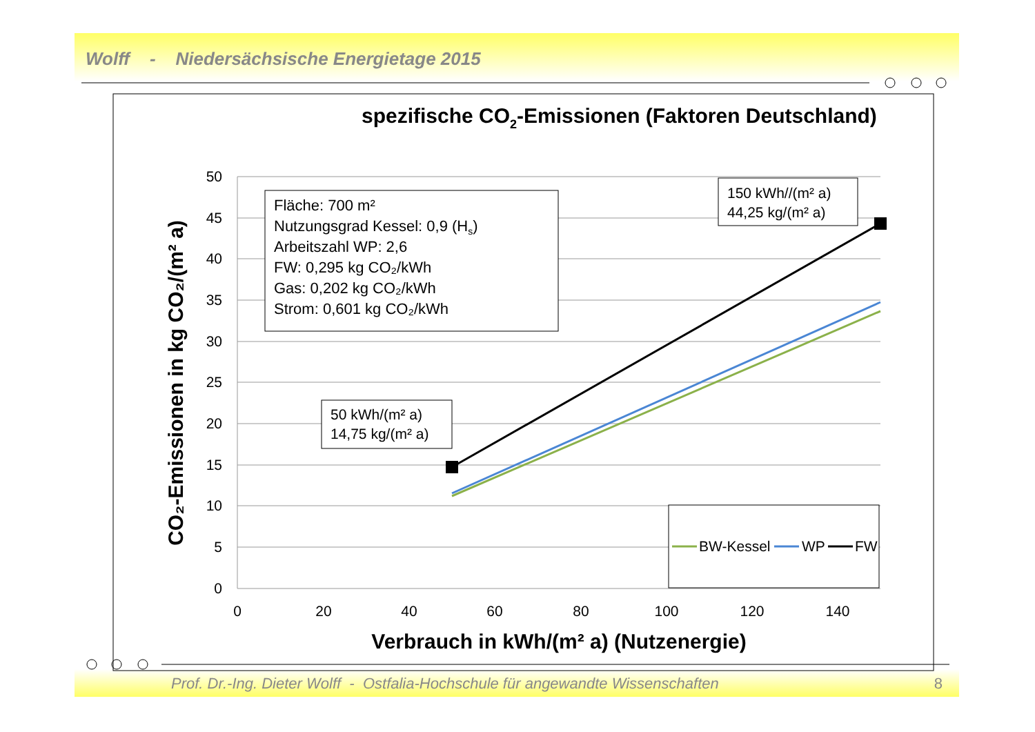Wolff - Niedersächsische Energietage 2015
Prof. Dr.-Ing. Dieter Wolff - Ostfalia-Hochschule für angewandte Wissenschaften
8
spezifische CO2-Emissionen (Faktoren Deutschland)
50
45
40
35
30
25
20
15
10
5
0
0
20
40
60
80
100
120
140
Verbrauch in kWh/(m² a) (Nutzenergie)
CO₂-Emissionen in kg CO₂/(m² a)
Fläche: 700 m²
Nutzungsgrad Kessel: 0,9 (Hs)
Arbeitszahl WP: 2,6
FW: 0,295 kg CO₂/kWh
Gas: 0,202 kg CO₂/kWh
Strom: 0,601 kg CO₂/kWh
150 kWh//(m² a)
44,25 kg/(m² a)
50 kWh/(m² a)
14,75 kg/(m² a)
BW-Kessel
WP
FW